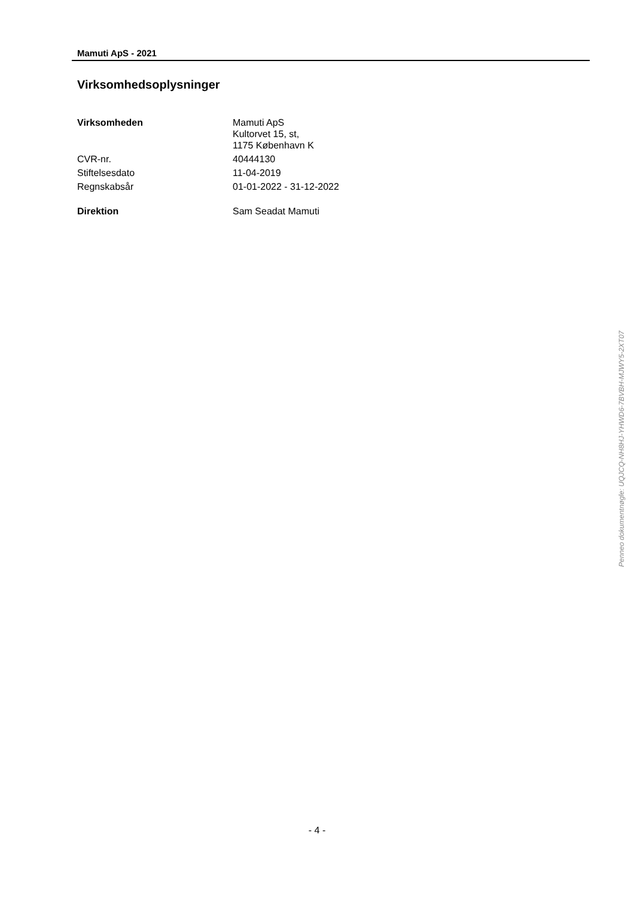Mamuti ApS - 2021
Virksomhedsoplysninger
| Virksomheden | Mamuti ApS Kultorvet 15, st, 1175 København K |
| CVR-nr. | 40444130 |
| Stiftelsesdato | 11-04-2019 |
| Regnskabsår | 01-01-2022 - 31-12-2022 |
| Direktion | Sam Seadat Mamuti |
- 4 -
Penneo dokumentnøgle: UQJCQ-NH8HJ-YHWD6-7BVBH-MJWY5-2XT07